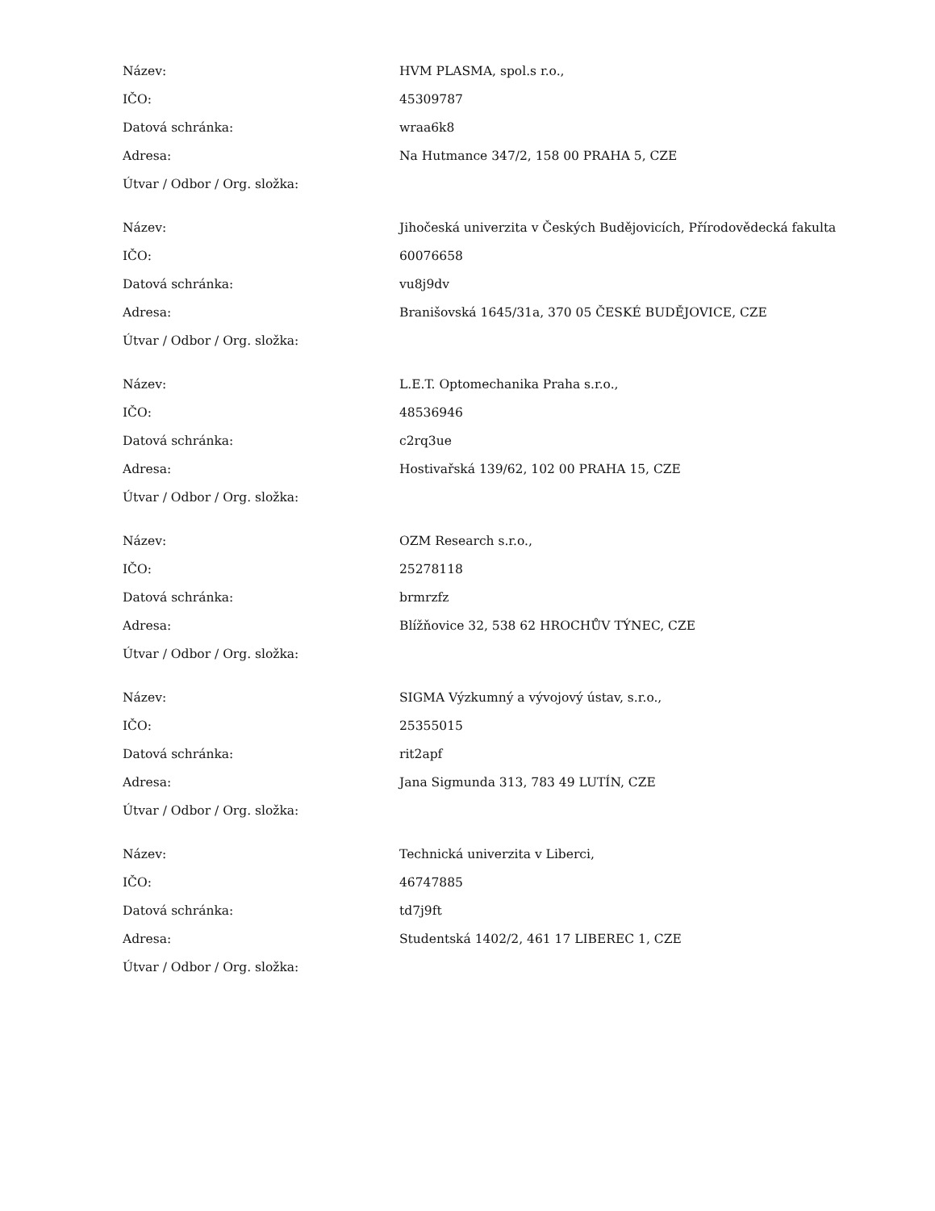| Název: | HVM PLASMA, spol.s r.o., |
| IČO: | 45309787 |
| Datová schránka: | wraa6k8 |
| Adresa: | Na Hutmance 347/2, 158 00 PRAHA 5, CZE |
| Útvar / Odbor / Org. složka: | |
| Název: | Jihočeská univerzita v Českých Budějovicích, Přírodovědecká fakulta |
| IČO: | 60076658 |
| Datová schránka: | vu8j9dv |
| Adresa: | Branišovská 1645/31a, 370 05 ČESKÉ BUDĚJOVICE, CZE |
| Útvar / Odbor / Org. složka: | |
| Název: | L.E.T. Optomechanika Praha s.r.o., |
| IČO: | 48536946 |
| Datová schránka: | c2rq3ue |
| Adresa: | Hostivařská 139/62, 102 00 PRAHA 15, CZE |
| Útvar / Odbor / Org. složka: | |
| Název: | OZM Research s.r.o., |
| IČO: | 25278118 |
| Datová schránka: | brmrzfz |
| Adresa: | Blížňovice 32, 538 62 HROCHŮV TÝNEC, CZE |
| Útvar / Odbor / Org. složka: | |
| Název: | SIGMA Výzkumný a vývojový ústav, s.r.o., |
| IČO: | 25355015 |
| Datová schránka: | rit2apf |
| Adresa: | Jana Sigmunda 313, 783 49 LUTÍN, CZE |
| Útvar / Odbor / Org. složka: | |
| Název: | Technická univerzita v Liberci, |
| IČO: | 46747885 |
| Datová schránka: | td7j9ft |
| Adresa: | Studentská 1402/2, 461 17 LIBEREC 1, CZE |
| Útvar / Odbor / Org. složka: | |